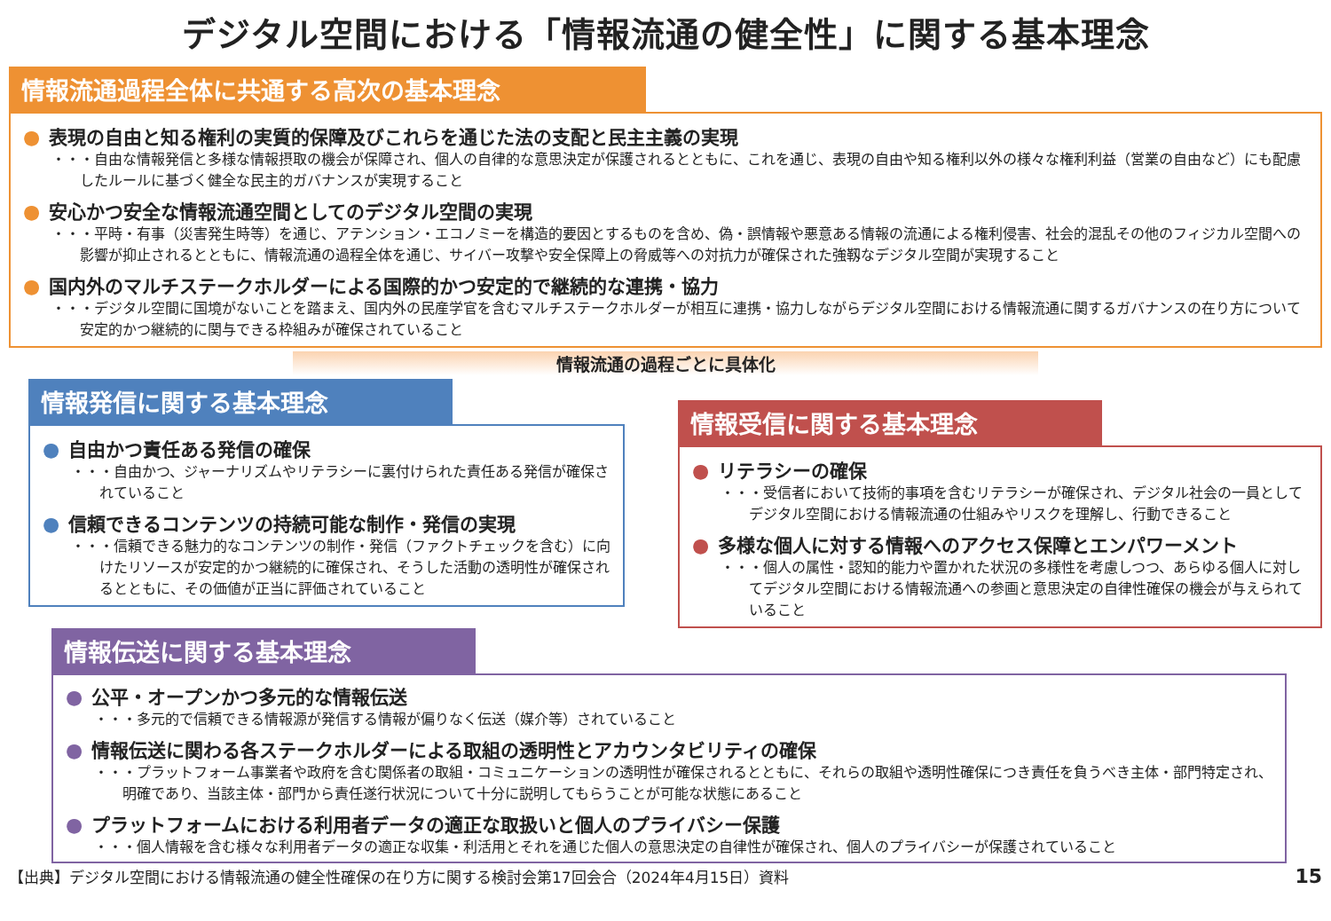デジタル空間における「情報流通の健全性」に関する基本理念
情報流通過程全体に共通する高次の基本理念
● 表現の自由と知る権利の実質的保障及びこれらを通じた法の支配と民主主義の実現
・・・自由な情報発信と多様な情報摂取の機会が保障され、個人の自律的な意思決定が保護されるとともに、これを通じ、表現の自由や知る権利以外の様々な権利利益（営業の自由など）にも配慮したルールに基づく健全な民主的ガバナンスが実現すること
● 安心かつ安全な情報流通空間としてのデジタル空間の実現
・・・平時・有事（災害発生時等）を通じ、アテンション・エコノミーを構造的要因とするものを含め、偽・誤情報や悪意ある情報の流通による権利侵害、社会的混乱その他のフィジカル空間への影響が抑止されるとともに、情報流通の過程全体を通じ、サイバー攻撃や安全保障上の脅威等への対抗力が確保された強靱なデジタル空間が実現すること
● 国内外のマルチステークホルダーによる国際的かつ安定的で継続的な連携・協力
・・・デジタル空間に国境がないことを踏まえ、国内外の民産学官を含むマルチステークホルダーが相互に連携・協力しながらデジタル空間における情報流通に関するガバナンスの在り方について安定的かつ継続的に関与できる枠組みが確保されていること
情報流通の過程ごとに具体化
情報発信に関する基本理念
● 自由かつ責任ある発信の確保
・・・自由かつ、ジャーナリズムやリテラシーに裏付けられた責任ある発信が確保されていること
● 信頼できるコンテンツの持続可能な制作・発信の実現
・・・信頼できる魅力的なコンテンツの制作・発信（ファクトチェックを含む）に向けたリソースが安定的かつ継続的に確保され、そうした活動の透明性が確保されるとともに、その価値が正当に評価されていること
情報受信に関する基本理念
● リテラシーの確保
・・・受信者において技術的事項を含むリテラシーが確保され、デジタル社会の一員としてデジタル空間における情報流通の仕組みやリスクを理解し、行動できること
● 多様な個人に対する情報へのアクセス保障とエンパワーメント
・・・個人の属性・認知的能力や置かれた状況の多様性を考慮しつつ、あらゆる個人に対してデジタル空間における情報流通への参画と意思決定の自律性確保の機会が与えられていること
情報伝送に関する基本理念
● 公平・オープンかつ多元的な情報伝送
・・・多元的で信頼できる情報源が発信する情報が偏りなく伝送（媒介等）されていること
● 情報伝送に関わる各ステークホルダーによる取組の透明性とアカウンタビリティの確保
・・・プラットフォーム事業者や政府を含む関係者の取組・コミュニケーションの透明性が確保されるとともに、それらの取組や透明性確保につき責任を負うべき主体・部門特定され、明確であり、当該主体・部門から責任遂行状況について十分に説明してもらうことが可能な状態にあること
● プラットフォームにおける利用者データの適正な取扱いと個人のプライバシー保護
・・・個人情報を含む様々な利用者データの適正な収集・利活用とそれを通じた個人の意思決定の自律性が確保され、個人のプライバシーが保護されていること
【出典】デジタル空間における情報流通の健全性確保の在り方に関する検討会第17回会合（2024年4月15日）資料 15